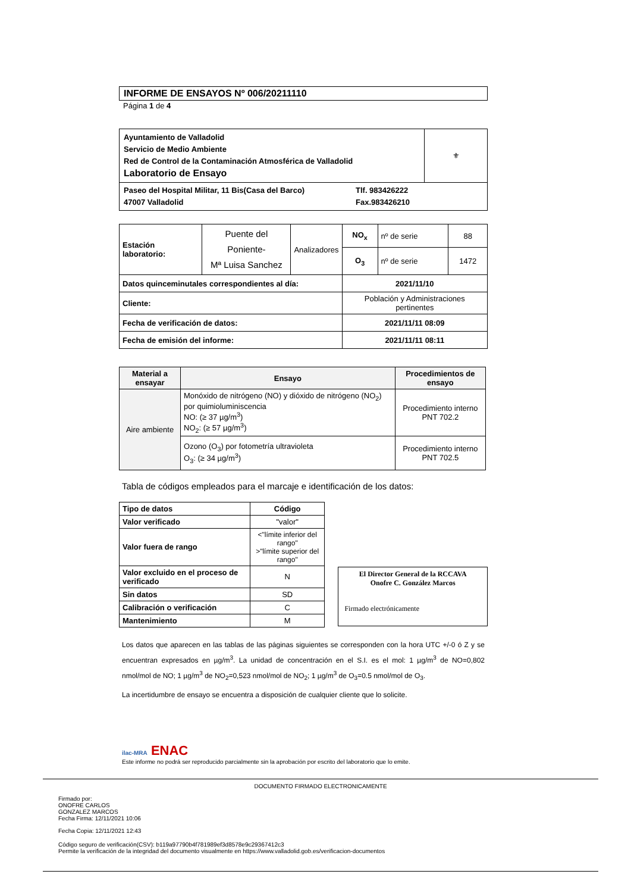INFORME DE ENSAYOS Nº 006/20211110
Página 1 de 4
| Ayuntamiento de Valladolid Servicio de Medio Ambiente Red de Control de la Contaminación Atmosférica de Valladolid Laboratorio de Ensayo | ⚜ |
| Paseo del Hospital Militar, 11 Bis(Casa del Barco) 47007 Valladolid Tlf. 983426222 Fax.983426210 | |
| Estación laboratorio: | Puente del Poniente- Mª Luisa Sanchez | Analizadores | NO<sub>x</sub> | nº de serie | 88 |
| | | | O<sub>3</sub> | nº de serie | 1472 |
| Datos quinceminutales correspondientes al día: | | | 2021/11/10 | | |
| Cliente: | | | Población y Administraciones pertinentes | | |
| Fecha de verificación de datos: | | | 2021/11/11 08:09 | | |
| Fecha de emisión del informe: | | | 2021/11/11 08:11 | | |
| Material a ensayar | Ensayo | Procedimientos de ensayo |
| --- | --- | --- |
| Aire ambiente | Monóxido de nitrógeno (NO) y dióxido de nitrógeno (NO<sub>2</sub>) por quimioluminiscencia NO: (≥ 37 µg/m<sup>3</sup>) NO<sub>2</sub>: (≥ 57 µg/m<sup>3</sup>) | Procedimiento interno PNT 702.2 |
| | Ozono (O<sub>3</sub>) por fotometría ultravioleta O<sub>3</sub>: (≥ 34 µg/m<sup>3</sup>) | Procedimiento interno PNT 702.5 |
Tabla de códigos empleados para el marcaje e identificación de los datos:
| Tipo de datos | Código |
| --- | --- |
| Valor verificado | "valor" |
| Valor fuera de rango | <"límite inferior del rango" >"límite superior del rango" |
| Valor excluido en el proceso de verificado | N |
| Sin datos | SD |
| Calibración o verificación | C |
| Mantenimiento | M |
El Director General de la RCCAVA
Onofre C. González Marcos
Firmado electrónicamente
Los datos que aparecen en las tablas de las páginas siguientes se corresponden con la hora UTC +/-0 ó Z y se encuentran expresados en µg/m<sup>3</sup>. La unidad de concentración en el S.I. es el mol: 1 µg/m<sup>3</sup> de NO=0,802 nmol/mol de NO; 1 µg/m<sup>3</sup> de NO<sub>2</sub>=0,523 nmol/mol de NO<sub>2</sub>; 1 µg/m<sup>3</sup> de O<sub>3</sub>=0.5 nmol/mol de O<sub>3</sub>.
La incertidumbre de ensayo se encuentra a disposición de cualquier cliente que lo solicite.
ilac-MRA ENAC
Este informe no podrá ser reproducido parcialmente sin la aprobación por escrito del laboratorio que lo emite.
DOCUMENTO FIRMADO ELECTRONICAMENTE
Firmado por:
ONOFRE CARLOS
GONZALEZ MARCOS
Fecha Firma: 12/11/2021 10:06
Fecha Copia: 12/11/2021 12:43
Código seguro de verificación(CSV): b119a97790b4f781989ef3d8578e9c29367412c3
Permite la verificación de la integridad del documento visualmente en https://www.valladolid.gob.es/verificacion-documentos